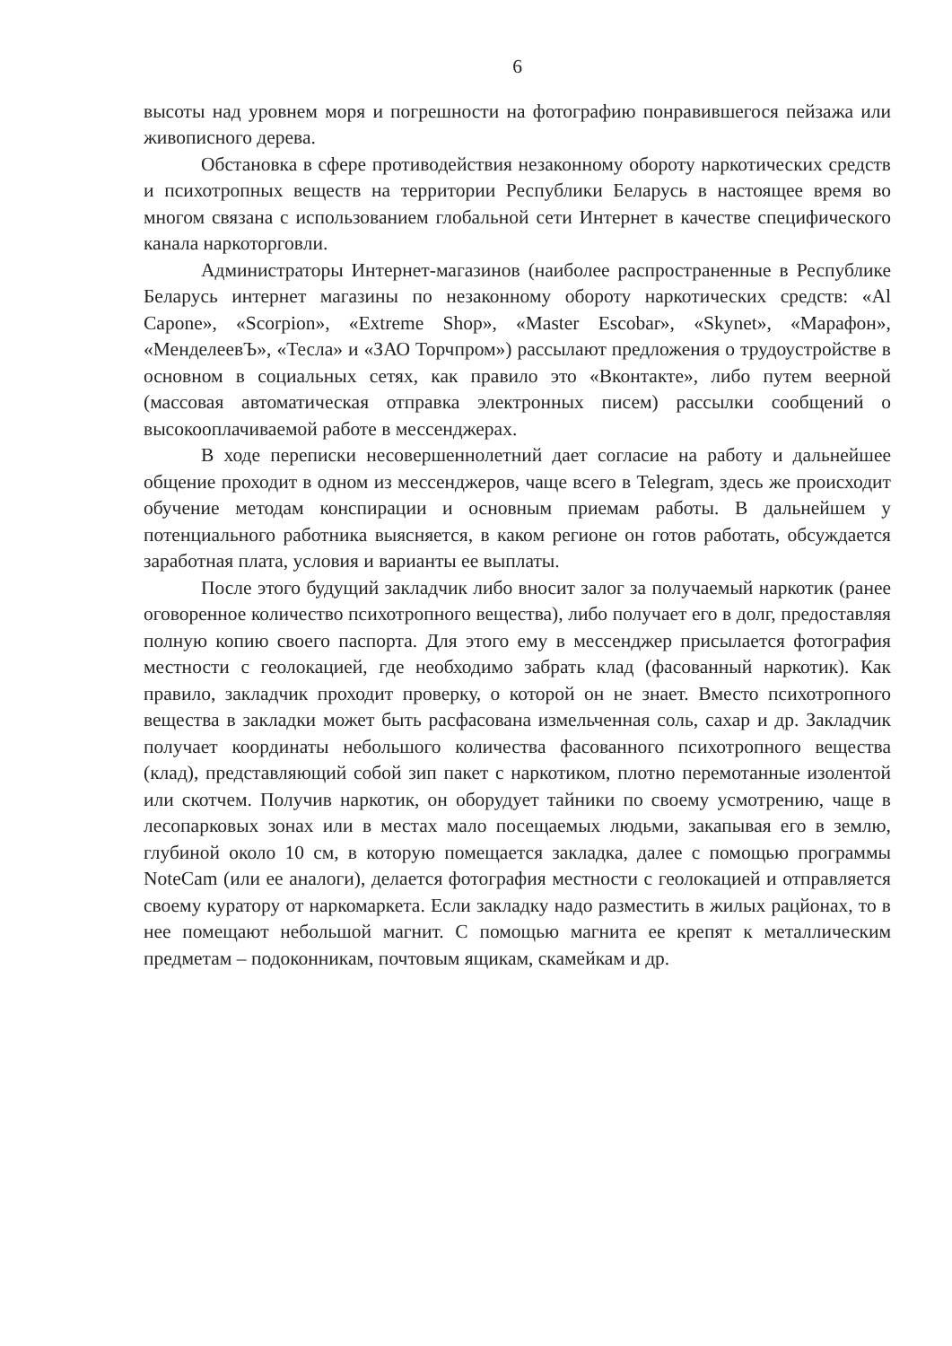6
высоты над уровнем моря и погрешности на фотографию понравившегося пейзажа или живописного дерева.
Обстановка в сфере противодействия незаконному обороту наркотических средств и психотропных веществ на территории Республики Беларусь в настоящее время во многом связана с использованием глобальной сети Интернет в качестве специфического канала наркоторговли.
Администраторы Интернет-магазинов (наиболее распространенные в Республике Беларусь интернет магазины по незаконному обороту наркотических средств: «Al Capone», «Scorpion», «Extreme Shop», «Master Escobar», «Skynet», «Марафон», «МенделеевЪ», «Тесла» и «ЗАО Торчпром») рассылают предложения о трудоустройстве в основном в социальных сетях, как правило это «Вконтакте», либо путем веерной (массовая автоматическая отправка электронных писем) рассылки сообщений о высокооплачиваемой работе в мессенджерах.
В ходе переписки несовершеннолетний дает согласие на работу и дальнейшее общение проходит в одном из мессенджеров, чаще всего в Telegram, здесь же происходит обучение методам конспирации и основным приемам работы. В дальнейшем у потенциального работника выясняется, в каком регионе он готов работать, обсуждается заработная плата, условия и варианты ее выплаты.
После этого будущий закладчик либо вносит залог за получаемый наркотик (ранее оговоренное количество психотропного вещества), либо получает его в долг, предоставляя полную копию своего паспорта. Для этого ему в мессенджер присылается фотография местности с геолокацией, где необходимо забрать клад (фасованный наркотик). Как правило, закладчик проходит проверку, о которой он не знает. Вместо психотропного вещества в закладки может быть расфасована измельченная соль, сахар и др. Закладчик получает координаты небольшого количества фасованного психотропного вещества (клад), представляющий собой зип пакет с наркотиком, плотно перемотанные изолентой или скотчем. Получив наркотик, он оборудует тайники по своему усмотрению, чаще в лесопарковых зонах или в местах мало посещаемых людьми, закапывая его в землю, глубиной около 10 см, в которую помещается закладка, далее с помощью программы NoteCam (или ее аналоги), делается фотография местности с геолокацией и отправляется своему куратору от наркомаркета. Если закладку надо разместить в жилых рацйонах, то в нее помещают небольшой магнит. С помощью магнита ее крепят к металлическим предметам – подоконникам, почтовым ящикам, скамейкам и др.